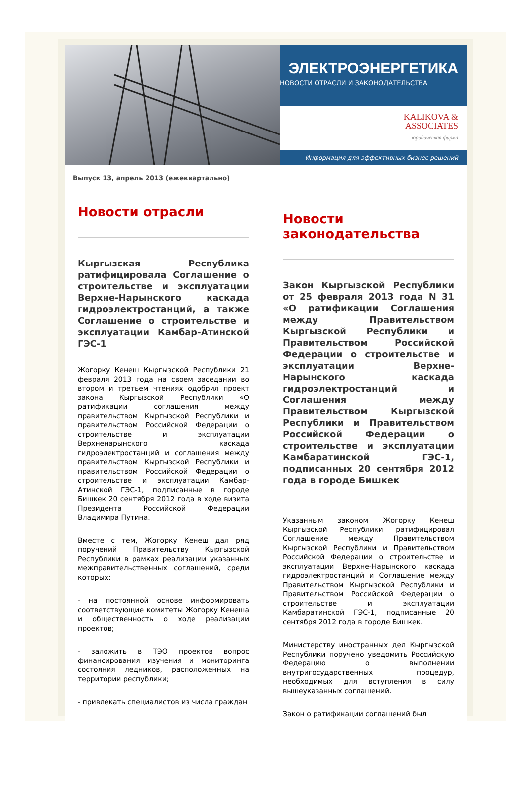ЭЛЕКТРОЭНЕРГЕТИКА
НОВОСТИ ОТРАСЛИ И ЗАКОНОДАТЕЛЬСТВА
KALIKOVA &
ASSOCIATES
юридическая фирма
Информация для эффективных бизнес решений
Выпуск 13, апрель 2013 (ежеквартально)
Новости отрасли
Кыргызская Республика ратифицировала Соглашение о строительстве и эксплуатации Верхне-Нарынского каскада гидроэлектростанций, а также Соглашение о строительстве и эксплуатации Камбар-Атинской ГЭС-1
Жогорку Кенеш Кыргызской Республики 21 февраля 2013 года на своем заседании во втором и третьем чтениях одобрил проект закона Кыргызской Республики «О ратификации соглашения между правительством Кыргызской Республики и правительством Российской Федерации о строительстве и эксплуатации Верхненарынского каскада гидроэлектростанций и соглашения между правительством Кыргызской Республики и правительством Российской Федерации о строительстве и эксплуатации Камбар-Атинской ГЭС-1, подписанные в городе Бишкек 20 сентября 2012 года в ходе визита Президента Российской Федерации Владимира Путина.
Вместе с тем, Жогорку Кенеш дал ряд поручений Правительству Кыргызской Республики в рамках реализации указанных межправительственных соглашений, среди которых:
- на постоянной основе информировать соответствующие комитеты Жогорку Кенеша и общественность о ходе реализации проектов;
- заложить в ТЭО проектов вопрос финансирования изучения и мониторинга состояния ледников, расположенных на территории республики;
- привлекать специалистов из числа граждан
Новости законодательства
Закон Кыргызской Республики от 25 февраля 2013 года N 31 «О ратификации Соглашения между Правительством Кыргызской Республики и Правительством Российской Федерации о строительстве и эксплуатации Верхне-Нарынского каскада гидроэлектростанций и Соглашения между Правительством Кыргызской Республики и Правительством Российской Федерации о строительстве и эксплуатации Камбаратинской ГЭС-1, подписанных 20 сентября 2012 года в городе Бишкек
Указанным законом Жогорку Кенеш Кыргызской Республики ратифицировал Соглашение между Правительством Кыргызской Республики и Правительством Российской Федерации о строительстве и эксплуатации Верхне-Нарынского каскада гидроэлектростанций и Соглашение между Правительством Кыргызской Республики и Правительством Российской Федерации о строительстве и эксплуатации Камбаратинской ГЭС-1, подписанные 20 сентября 2012 года в городе Бишкек.
Министерству иностранных дел Кыргызской Республики поручено уведомить Российскую Федерацию о выполнении внутригосударственных процедур, необходимых для вступления в силу вышеуказанных соглашений.
Закон о ратификации соглашений был